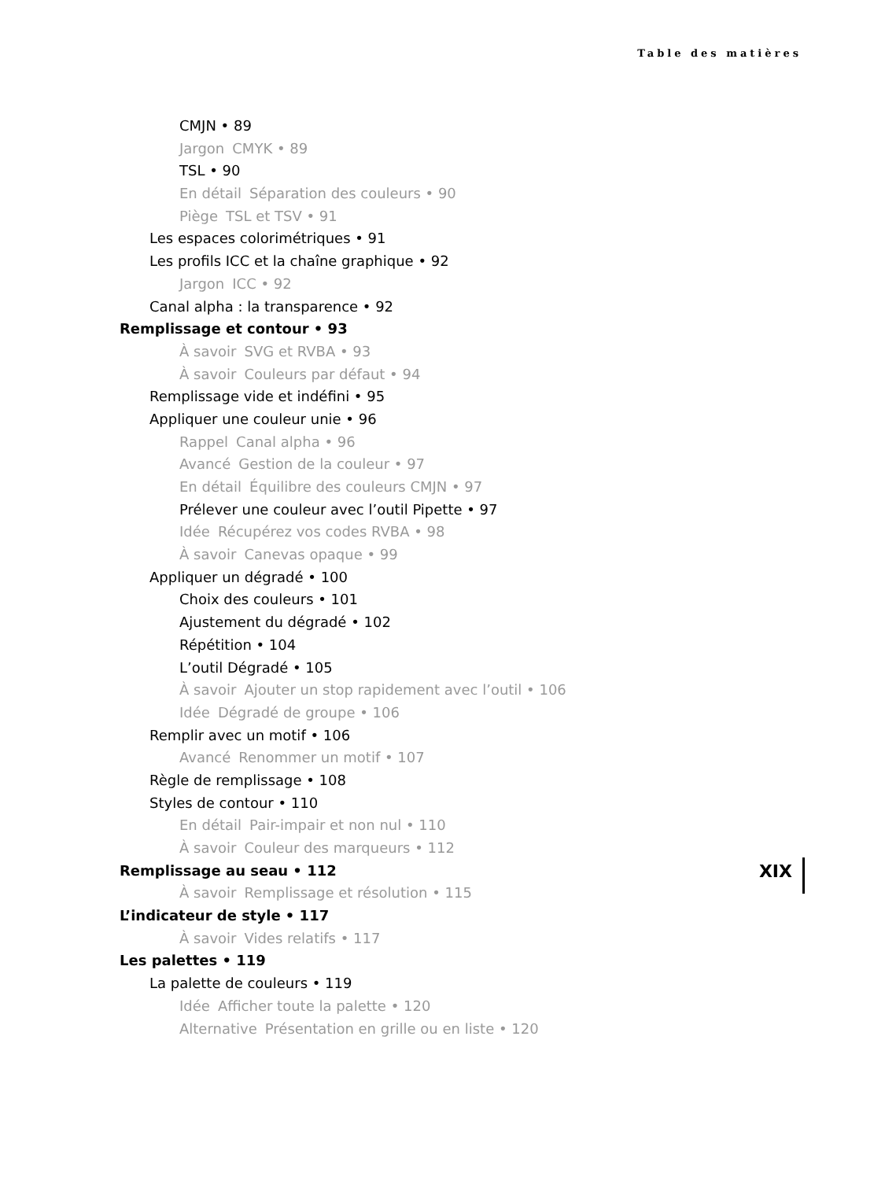Table des matières
CMJN • 89
Jargon CMYK • 89
TSL • 90
En détail Séparation des couleurs • 90
Piège TSL et TSV • 91
Les espaces colorimétriques • 91
Les profils ICC et la chaîne graphique • 92
Jargon ICC • 92
Canal alpha : la transparence • 92
Remplissage et contour • 93
À savoir SVG et RVBA • 93
À savoir Couleurs par défaut • 94
Remplissage vide et indéfini • 95
Appliquer une couleur unie • 96
Rappel Canal alpha • 96
Avancé Gestion de la couleur • 97
En détail Équilibre des couleurs CMJN • 97
Prélever une couleur avec l’outil Pipette • 97
Idée Récupérez vos codes RVBA • 98
À savoir Canevas opaque • 99
Appliquer un dégradé • 100
Choix des couleurs • 101
Ajustement du dégradé • 102
Répétition • 104
L’outil Dégradé • 105
À savoir Ajouter un stop rapidement avec l’outil • 106
Idée Dégradé de groupe • 106
Remplir avec un motif • 106
Avancé Renommer un motif • 107
Règle de remplissage • 108
Styles de contour • 110
En détail Pair-impair et non nul • 110
À savoir Couleur des marqueurs • 112
Remplissage au seau • 112
À savoir Remplissage et résolution • 115
L’indicateur de style • 117
À savoir Vides relatifs • 117
Les palettes • 119
La palette de couleurs • 119
Idée Afficher toute la palette • 120
Alternative Présentation en grille ou en liste • 120
XIX